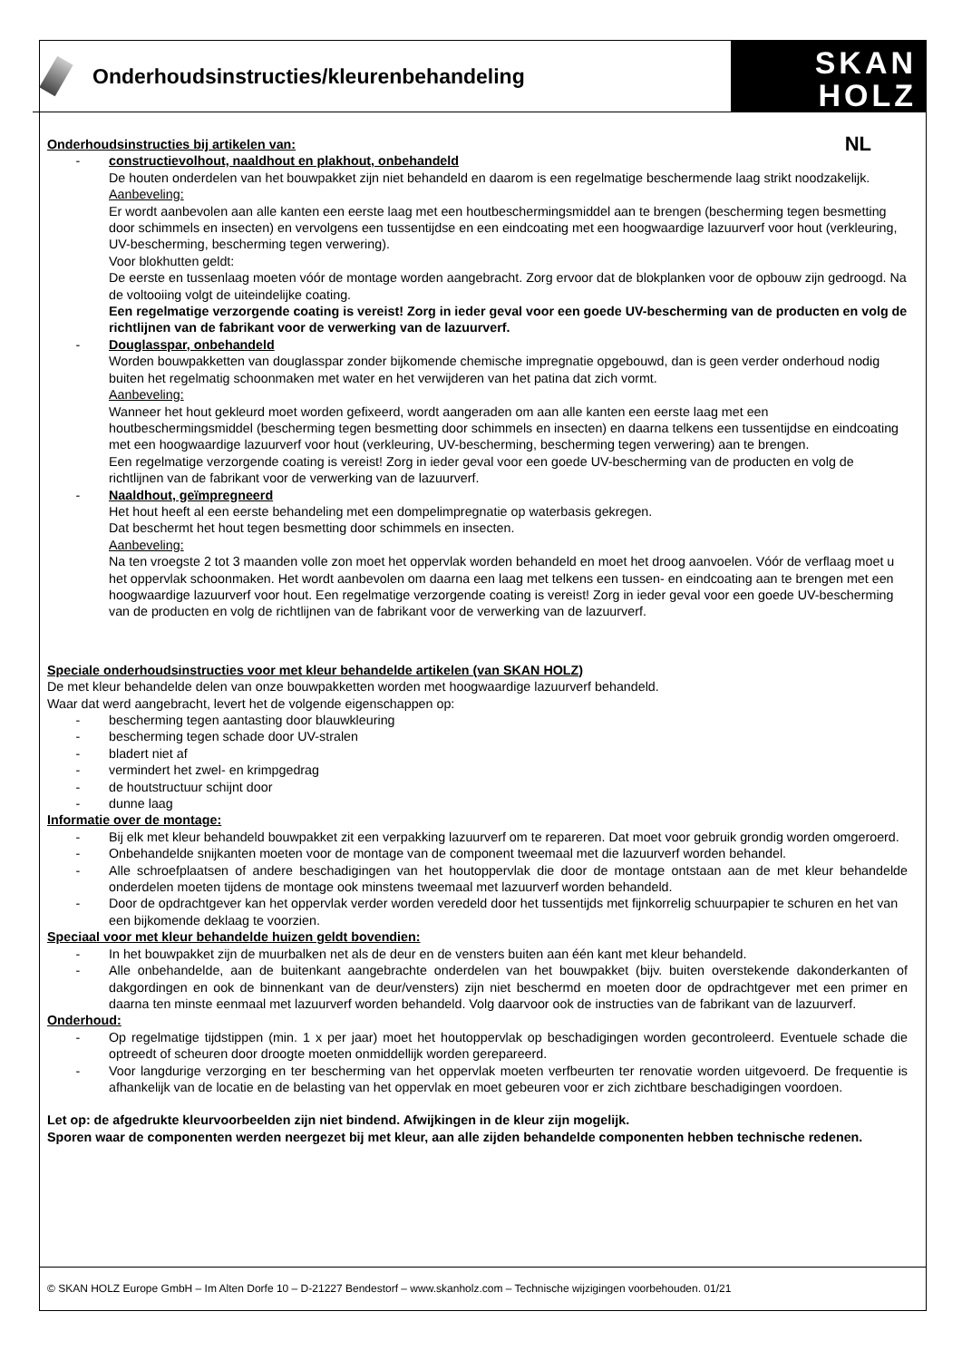Onderhoudsinstructies/kleurenbehandeling
SKAN
HOLZ
NL
Onderhoudsinstructies bij artikelen van:
- constructievolhout, naaldhout en plakhout, onbehandeld
De houten onderdelen van het bouwpakket zijn niet behandeld en daarom is een regelmatige beschermende laag strikt noodzakelijk.
Aanbeveling:
Er wordt aanbevolen aan alle kanten een eerste laag met een houtbeschermingsmiddel aan te brengen (bescherming tegen besmetting door schimmels en insecten) en vervolgens een tussentijdse en een eindcoating met een hoogwaardige lazuurverf voor hout (verkleuring, UV-bescherming, bescherming tegen verwering).
Voor blokhutten geldt:
De eerste en tussenlaag moeten vóór de montage worden aangebracht. Zorg ervoor dat de blokplanken voor de opbouw zijn gedroogd. Na de voltooiing volgt de uiteindelijke coating.
Een regelmatige verzorgende coating is vereist! Zorg in ieder geval voor een goede UV-bescherming van de producten en volg de richtlijnen van de fabrikant voor de verwerking van de lazuurverf.
- Douglasspar, onbehandeld
Worden bouwpakketten van douglasspar zonder bijkomende chemische impregnatie opgebouwd, dan is geen verder onderhoud nodig buiten het regelmatig schoonmaken met water en het verwijderen van het patina dat zich vormt.
Aanbeveling:
Wanneer het hout gekleurd moet worden gefixeerd, wordt aangeraden om aan alle kanten een eerste laag met een houtbeschermingsmiddel (bescherming tegen besmetting door schimmels en insecten) en daarna telkens een tussentijdse en eindcoating met een hoogwaardige lazuurverf voor hout (verkleuring, UV-bescherming, bescherming tegen verwering) aan te brengen.
Een regelmatige verzorgende coating is vereist! Zorg in ieder geval voor een goede UV-bescherming van de producten en volg de richtlijnen van de fabrikant voor de verwerking van de lazuurverf.
- Naaldhout, geïmpregneerd
Het hout heeft al een eerste behandeling met een dompelimpregnatie op waterbasis gekregen.
Dat beschermt het hout tegen besmetting door schimmels en insecten.
Aanbeveling:
Na ten vroegste 2 tot 3 maanden volle zon moet het oppervlak worden behandeld en moet het droog aanvoelen. Vóór de verflaag moet u het oppervlak schoonmaken. Het wordt aanbevolen om daarna een laag met telkens een tussen- en eindcoating aan te brengen met een hoogwaardige lazuurverf voor hout. Een regelmatige verzorgende coating is vereist! Zorg in ieder geval voor een goede UV-bescherming van de producten en volg de richtlijnen van de fabrikant voor de verwerking van de lazuurverf.
Speciale onderhoudsinstructies voor met kleur behandelde artikelen (van SKAN HOLZ)
De met kleur behandelde delen van onze bouwpakketten worden met hoogwaardige lazuurverf behandeld.
Waar dat werd aangebracht, levert het de volgende eigenschappen op:
- bescherming tegen aantasting door blauwkleuring
- bescherming tegen schade door UV-stralen
- bladert niet af
- vermindert het zwel- en krimpgedrag
- de houtstructuur schijnt door
- dunne laag
Informatie over de montage:
- Bij elk met kleur behandeld bouwpakket zit een verpakking lazuurverf om te repareren. Dat moet voor gebruik grondig worden omgeroerd.
- Onbehandelde snijkanten moeten voor de montage van de component tweemaal met die lazuurverf worden behandel.
- Alle schroefplaatsen of andere beschadigingen van het houtoppervlak die door de montage ontstaan aan de met kleur behandelde onderdelen moeten tijdens de montage ook minstens tweemaal met lazuurverf worden behandeld.
- Door de opdrachtgever kan het oppervlak verder worden veredeld door het tussentijds met fijnkorrelig schuurpapier te schuren en het van een bijkomende deklaag te voorzien.
Speciaal voor met kleur behandelde huizen geldt bovendien:
- In het bouwpakket zijn de muurbalken net als de deur en de vensters buiten aan één kant met kleur behandeld.
- Alle onbehandelde, aan de buitenkant aangebrachte onderdelen van het bouwpakket (bijv. buiten overstekende dakonderkanten of dakgordingen en ook de binnenkant van de deur/vensters) zijn niet beschermd en moeten door de opdrachtgever met een primer en daarna ten minste eenmaal met lazuurverf worden behandeld. Volg daarvoor ook de instructies van de fabrikant van de lazuurverf.
Onderhoud:
- Op regelmatige tijdstippen (min. 1 x per jaar) moet het houtoppervlak op beschadigingen worden gecontroleerd. Eventuele schade die optreedt of scheuren door droogte moeten onmiddellijk worden gerepareerd.
- Voor langdurige verzorging en ter bescherming van het oppervlak moeten verfbeurten ter renovatie worden uitgevoerd. De frequentie is afhankelijk van de locatie en de belasting van het oppervlak en moet gebeuren voor er zich zichtbare beschadigingen voordoen.
Let op: de afgedrukte kleurvoorbeelden zijn niet bindend. Afwijkingen in de kleur zijn mogelijk.
Sporen waar de componenten werden neergezet bij met kleur, aan alle zijden behandelde componenten hebben technische redenen.
© SKAN HOLZ Europe GmbH – Im Alten Dorfe 10 – D-21227 Bendestorf – www.skanholz.com – Technische wijzigingen voorbehouden. 01/21